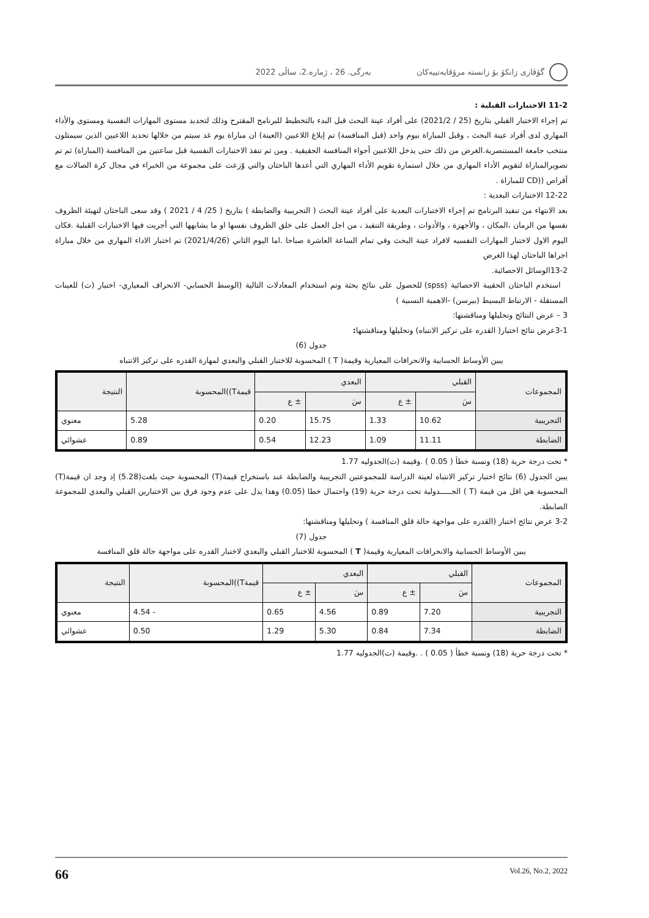گۆڤاری زانكۆ بۆ زانستە مرۆڤایەتییەكان بەرگی. 26 ، ژمارە.2، ساڵی 2022
11-2 الاختبارات القبلية :
تم إجراء الاختبار القبلي بتاريخ (25 / 2021/2) على أفراد عينة البحث قبل البدء بالتخطيط للبرنامج المقترح وذلك لتحديد مستوى المهارات النفسية ومستوى والأداء المهاري لدى أفراد عينة البحث ، وقبل المباراة بيوم واحد (قبل المنافسة) تم إبلاغ اللاعبين (العينة) ان مباراة يوم غد سيتم من خلالها تحديد اللاعبين الذين سيمثلون منتخب جامعة المستنصرية.الغرض من ذلك حتى يدخل اللاعبين أجواء المنافسة الحقيقية . ومن ثم تنفذ الاختبارات النفسية قبل ساعتين من المنافسة (المباراة) ثم تم تصويرالمباراة لتقويم الأداء المهاري من خلال استمارة تقويم الأداء المهاري التي أعدها الباحثان والتي وّزعت على مجموعة من الخبراء في مجال كرة الصالات مع أقراص ((CD للمباراة .
12-22 الاختبارات البعدية :
بعد الانتهاء من تنفيذ البرنامج تم إجراء الاختبارات البعدية على أفراد عينة البحث ( التجريبية والضابطة ) بتاريخ ( 25/ 4 / 2021 ) وقد سعى الباحثان لتهيئة الظروف نفسها من الزمان ،المكان ، والأجهزة ، والأدوات ، وطريقة التنفيذ ، من اجل العمل على خلق الظروف نفسها او ما يشابهها التي أجريت فيها الاختبارات القبلية .فكان اليوم الاول لاختبار المهارات النفسيه لافراد عينة البحث وفي تمام الساعة العاشرة صباحا .اما اليوم الثاني (2021/4/26) تم اختبار الاداء المهاري من خلال مباراة اجراها الباحثان لهذا الغرض
13-2الوسائل الاحصائية.
استخدم الباحثان الحقيبة الاحصائية (spss) للحصول على نتائج بحثة وتم استخدام المعادلات التالية (الوسط الحسابي- الانحراف المعياري- اختبار (ت) للعينات المستقلة - الارتباط البسيط (بيرسن) -الاهمية النسبية )
3 – عرض النتائج وتحليلها ومناقشتها:
3-1عرض نتائج اختبار( القدره على تركيز الانتباه) وتحليلها ومناقشتها:
جدول (6)
يبين الأوساط الحسابية والانحرافات المعيارية وقيمة( T ) المحسوبة للاختبار القبلي والبعدي لمهارة القدره على تركيز الانتباه
| المجموعات | القبلي | | البعدي | | قيمةT))المحسوبة | النتيجة |
| --- | --- | --- | --- | --- | --- | --- |
| | سَ | ± ع | سَ | ± ع | | |
| التجريبية | 10.62 | 1.33 | 15.75 | 0.20 | 5.28 | معنوي |
| الضابطة | 11.11 | 1.09 | 12.23 | 0.54 | 0.89 | عشوائي |
* تحت درجة حرية (18) ونسبة خطأ ( 0.05 ) .وقيمة (ت)الجدوليه 1.77
يبين الجدول (6) نتائج اختبار تركيز الانتباه لعينة الدراسة للمجموعتين التجريبية والضابطة عند باستخراج قيمة(T) المحسوبة حيث بلغت(5.28) إذ وجد ان قيمة(T) المحسوبة هي اقل من قيمة (T ) الجـــــدولية تحت درجة حرية (19) واحتمال خطا (0.05) وهذا يدل على عدم وجود فرق بين الاختبارين القبلي والبعدي للمجموعة الضابطة.
3-2 عرض نتائج اختبار (القدره على مواجهة حالة قلق المنافسة ) وتحليلها ومناقشتها:
جدول (7)
يبين الأوساط الحسابية والانحرافات المعيارية وقيمة( T ) المحسوبة للاختبار القبلي والبعدي لاختبار القدره على مواجهة حالة قلق المنافسة
| المجموعات | القبلي | | البعدي | | قيمةT))المحسوبة | النتيجة |
| --- | --- | --- | --- | --- | --- | --- |
| | سَ | ± ع | سَ | ± ع | | |
| التجريبية | 7.20 | 0.89 | 4.56 | 0.65 | - 4.54 | معنوي |
| الضابطة | 7.34 | 0.84 | 5.30 | 1.29 | 0.50 | عشوائي |
* تحت درجة حرية (18) ونسبة خطأ ( 0.05 ) . .وقيمة (ت)الجدوليه 1.77
66 Vol.26, No.2, 2022